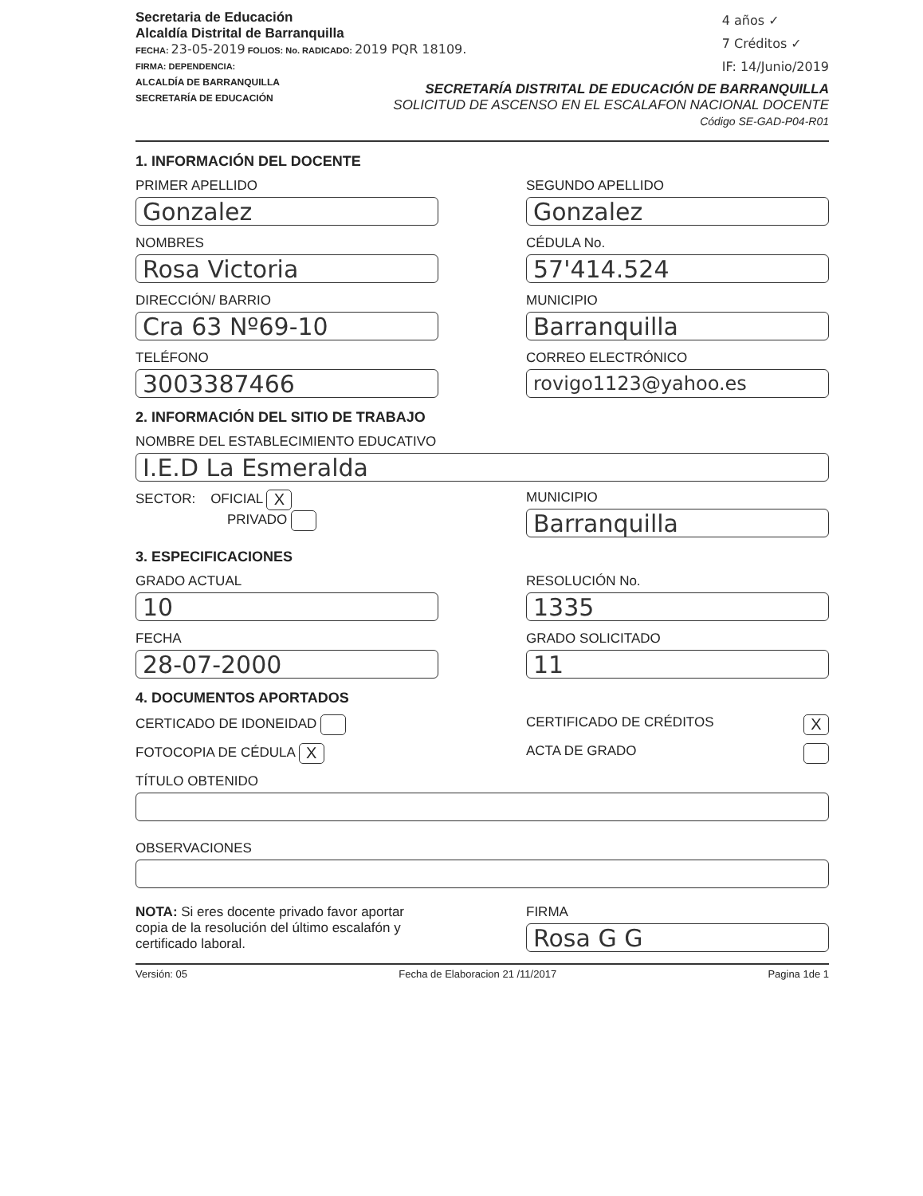Secretaria de Educación
Alcaldía Distrital de Barranquilla
FECHA: 23-05-2019 FOLIOS: No. RADICADO: 2019 PQR 18109.
FIRMA: DEPENDENCIA:
ALCALDÍA DE BARRANQUILLA
SECRETARÍA DE EDUCACIÓN
4 años ✓
7 Créditos ✓
IF: 14/Junio/2019
SECRETARÍA DISTRITAL DE EDUCACIÓN DE BARRANQUILLA
SOLICITUD DE ASCENSO EN EL ESCALAFON NACIONAL DOCENTE
Código SE-GAD-P04-R01
1. INFORMACIÓN DEL DOCENTE
PRIMER APELLIDO
Gonzalez
NOMBRES
Rosa Victoria
DIRECCIÓN/ BARRIO
Cra 63 Nº69-10
TELÉFONO
3003387466
SEGUNDO APELLIDO
Gonzalez
CÉDULA No.
57'414.524
MUNICIPIO
Barranquilla
CORREO ELECTRÓNICO
rovigo1123@yahoo.es
2. INFORMACIÓN DEL SITIO DE TRABAJO
NOMBRE DEL ESTABLECIMIENTO EDUCATIVO
I.E.D La Esmeralda
SECTOR: OFICIAL X
PRIVADO
MUNICIPIO
Barranquilla
3. ESPECIFICACIONES
GRADO ACTUAL
10
FECHA
28-07-2000
RESOLUCIÓN No.
1335
GRADO SOLICITADO
11
4. DOCUMENTOS APORTADOS
CERTICADO DE IDONEIDAD
FOTOCOPIA DE CÉDULA X
CERTIFICADO DE CRÉDITOS X
ACTA DE GRADO
TÍTULO OBTENIDO
OBSERVACIONES
NOTA: Si eres docente privado favor aportar copia de la resolución del último escalafón y certificado laboral.
FIRMA
Rosa G G
Versión: 05 Fecha de Elaboracion 21 /11/2017 Pagina 1de 1